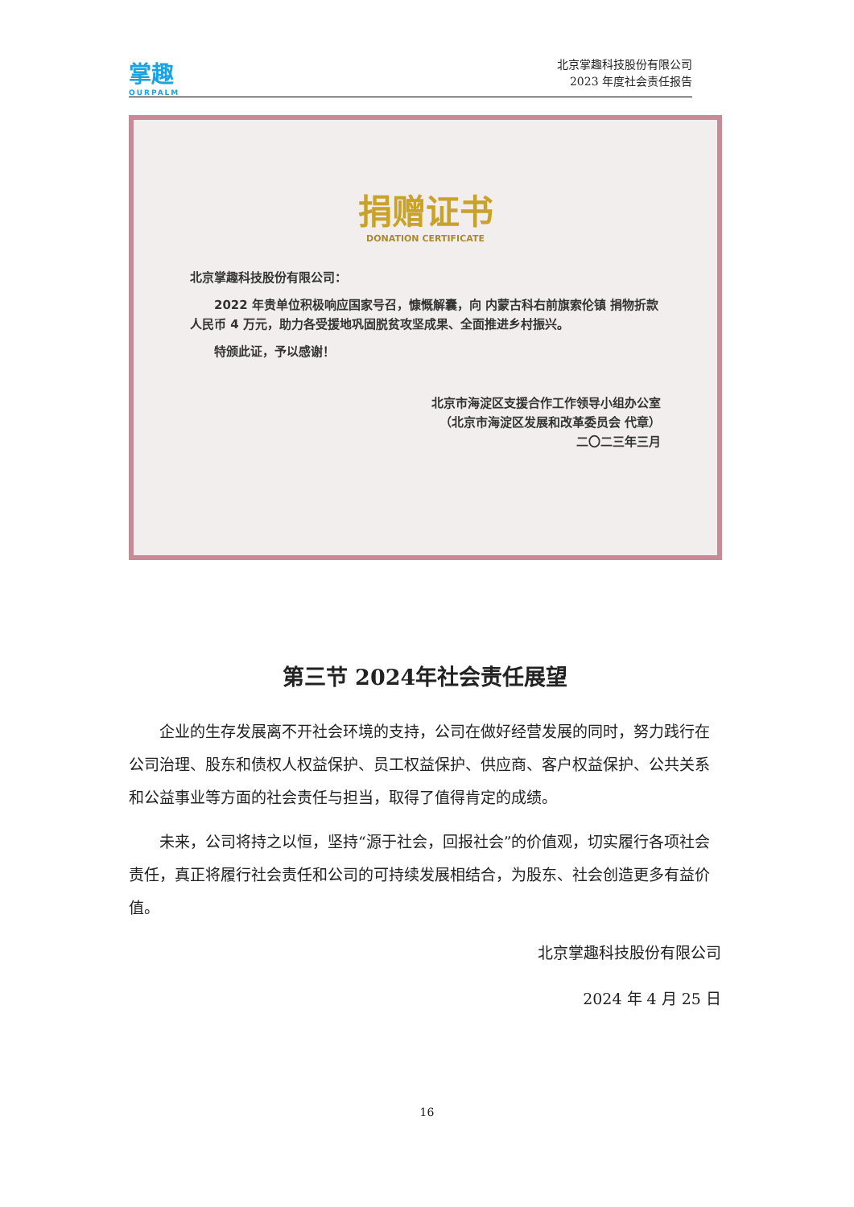掌趣
OURPALM
北京掌趣科技股份有限公司
2023 年度社会责任报告
捐赠证书
DONATION CERTIFICATE
北京掌趣科技股份有限公司：
　　2022 年贵单位积极响应国家号召，慷慨解囊，向 内蒙古科右前旗索伦镇 捐物折款人民币 4 万元，助力各受援地巩固脱贫攻坚成果、全面推进乡村振兴。
　　特颁此证，予以感谢！
北京市海淀区支援合作工作领导小组办公室
（北京市海淀区发展和改革委员会 代章）
二〇二三年三月
第三节 2024年社会责任展望
企业的生存发展离不开社会环境的支持，公司在做好经营发展的同时，努力践行在公司治理、股东和债权人权益保护、员工权益保护、供应商、客户权益保护、公共关系和公益事业等方面的社会责任与担当，取得了值得肯定的成绩。
未来，公司将持之以恒，坚持“源于社会，回报社会”的价值观，切实履行各项社会责任，真正将履行社会责任和公司的可持续发展相结合，为股东、社会创造更多有益价值。
北京掌趣科技股份有限公司
2024 年 4 月 25 日
16